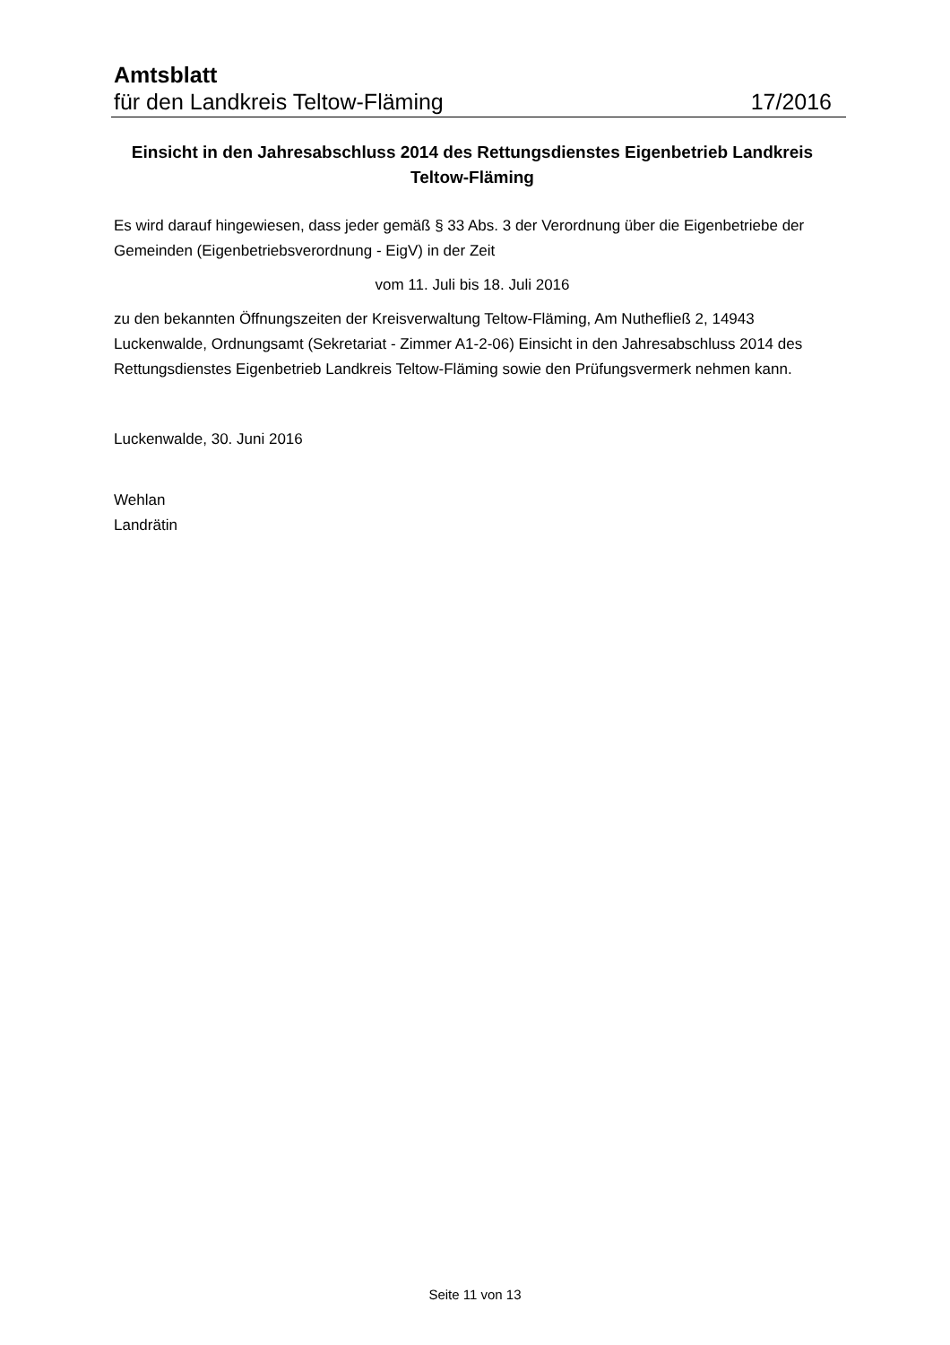Amtsblatt
für den Landkreis Teltow-Fläming 17/2016
Einsicht in den Jahresabschluss 2014 des Rettungsdienstes Eigenbetrieb Landkreis Teltow-Fläming
Es wird darauf hingewiesen, dass jeder gemäß § 33 Abs. 3 der Verordnung über die Eigenbetriebe der Gemeinden (Eigenbetriebsverordnung - EigV) in der Zeit
vom 11. Juli bis 18. Juli 2016
zu den bekannten Öffnungszeiten der Kreisverwaltung Teltow-Fläming, Am Nuthefließ 2, 14943 Luckenwalde, Ordnungsamt (Sekretariat - Zimmer A1-2-06) Einsicht in den Jahresabschluss 2014 des Rettungsdienstes Eigenbetrieb Landkreis Teltow-Fläming sowie den Prüfungsvermerk nehmen kann.
Luckenwalde, 30. Juni 2016
Wehlan
Landrätin
Seite 11 von 13